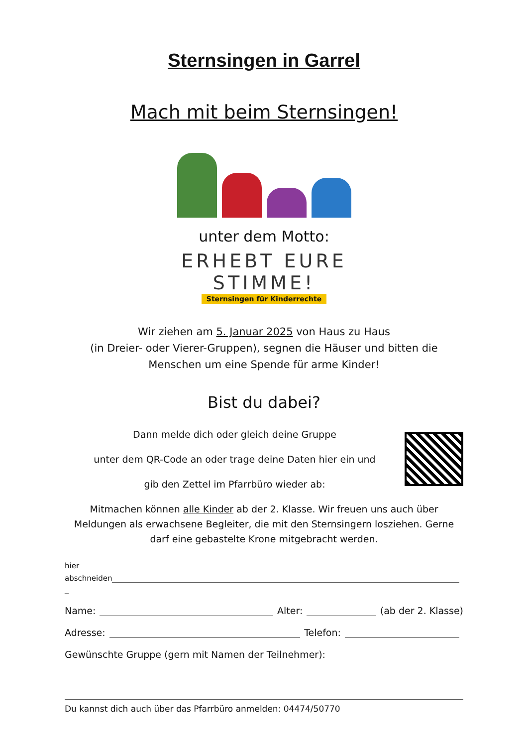Sternsingen in Garrel
Mach mit beim Sternsingen!
unter dem Motto:
ERHEBT EURE
STIMME!
Sternsingen für Kinderrechte
Wir ziehen am 5. Januar 2025 von Haus zu Haus
(in Dreier- oder Vierer-Gruppen), segnen die Häuser und bitten die
Menschen um eine Spende für arme Kinder!
Bist du dabei?
Dann melde dich oder gleich deine Gruppe
unter dem QR-Code an oder trage deine Daten hier ein und
gib den Zettel im Pfarrbüro wieder ab:
Mitmachen können alle Kinder ab der 2. Klasse. Wir freuen uns auch über Meldungen als erwachsene Begleiter, die mit den Sternsingern losziehen. Gerne darf eine gebastelte Krone mitgebracht werden.
hier
abschneiden
_
Name: Alter: (ab der 2. Klasse)
Adresse: Telefon:
Gewünschte Gruppe (gern mit Namen der Teilnehmer):
Du kannst dich auch über das Pfarrbüro anmelden: 04474/50770